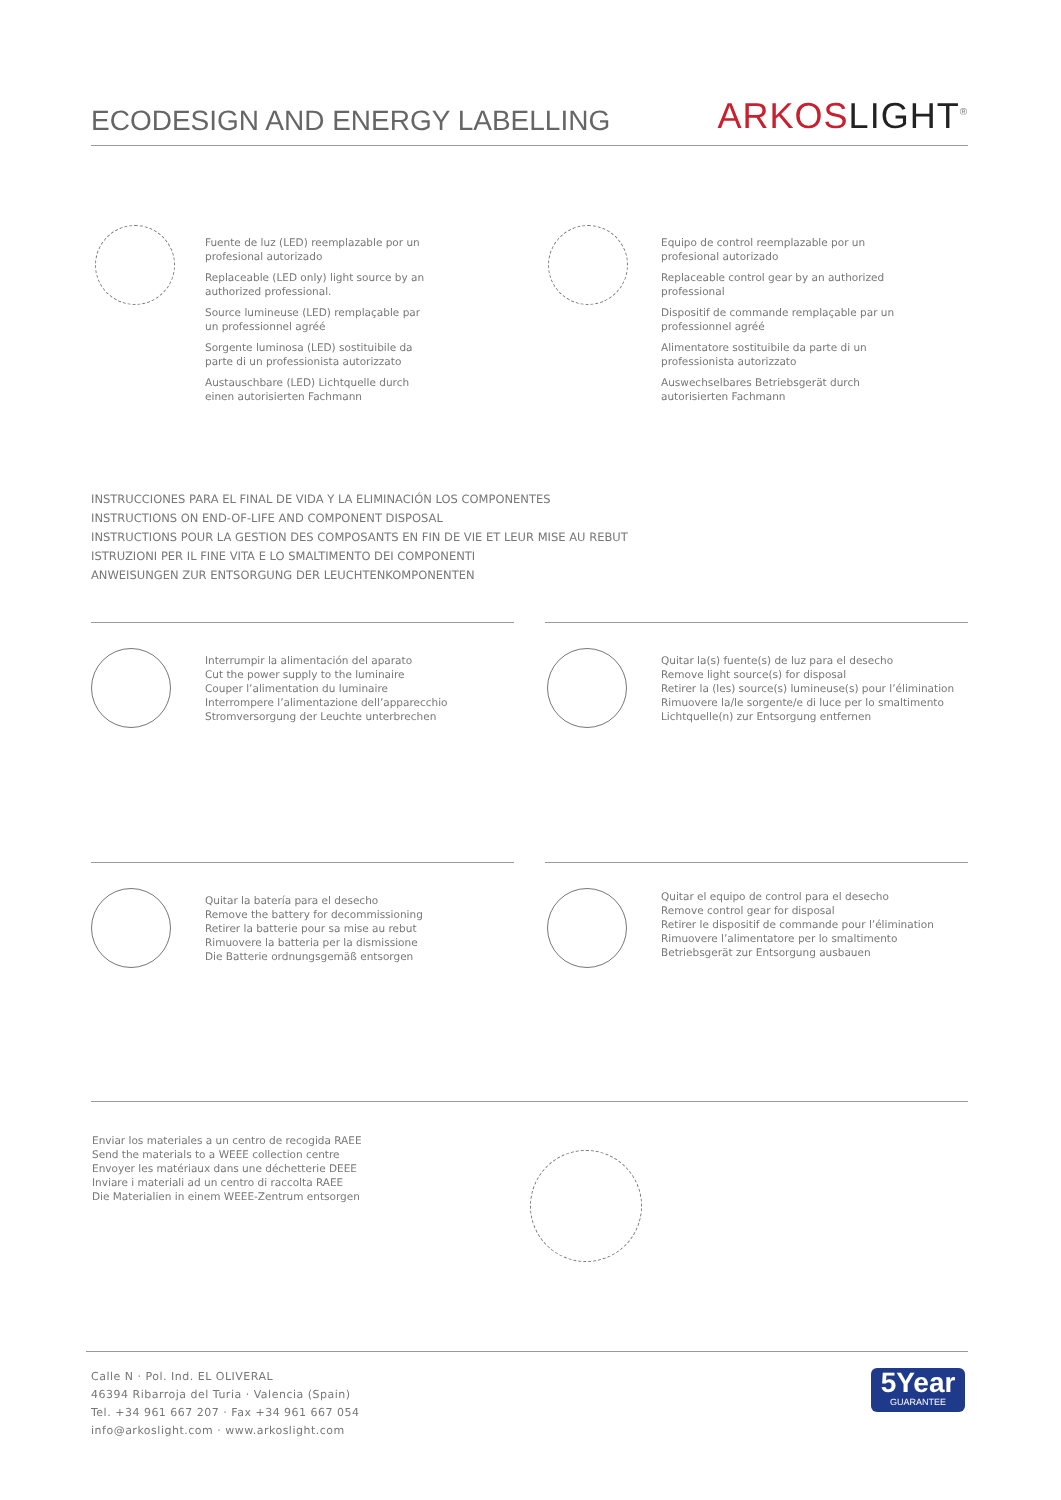ECODESIGN AND ENERGY LABELLING
ARKOS LIGHT<sup>®</sup>
Fuente de luz (LED) reemplazable por un profesional autorizado
Replaceable (LED only) light source by an authorized professional.
Source lumineuse (LED) remplaçable par un professionnel agréé
Sorgente luminosa (LED) sostituibile da parte di un professionista autorizzato
Austauschbare (LED) Lichtquelle durch einen autorisierten Fachmann
Equipo de control reemplazable por un profesional autorizado
Replaceable control gear by an authorized professional
Dispositif de commande remplaçable par un professionnel agréé
Alimentatore sostituibile da parte di un professionista autorizzato
Auswechselbares Betriebsgerät durch autorisierten Fachmann
INSTRUCCIONES PARA EL FINAL DE VIDA Y LA ELIMINACIÓN LOS COMPONENTES
INSTRUCTIONS ON END-OF-LIFE AND COMPONENT DISPOSAL
INSTRUCTIONS POUR LA GESTION DES COMPOSANTS EN FIN DE VIE ET LEUR MISE AU REBUT
ISTRUZIONI PER IL FINE VITA E LO SMALTIMENTO DEI COMPONENTI
ANWEISUNGEN ZUR ENTSORGUNG DER LEUCHTENKOMPONENTEN
Interrumpir la alimentación del aparato
Cut the power supply to the luminaire
Couper l’alimentation du luminaire
Interrompere l’alimentazione dell’apparecchio
Stromversorgung der Leuchte unterbrechen
Quitar la(s) fuente(s) de luz para el desecho
Remove light source(s) for disposal
Retirer la (les) source(s) lumineuse(s) pour l’élimination
Rimuovere la/le sorgente/e di luce per lo smaltimento
Lichtquelle(n) zur Entsorgung entfernen
Quitar la batería para el desecho
Remove the battery for decommissioning
Retirer la batterie pour sa mise au rebut
Rimuovere la batteria per la dismissione
Die Batterie ordnungsgemäß entsorgen
Quitar el equipo de control para el desecho
Remove control gear for disposal
Retirer le dispositif de commande pour l’élimination
Rimuovere l’alimentatore per lo smaltimento
Betriebsgerät zur Entsorgung ausbauen
Enviar los materiales a un centro de recogida RAEE
Send the materials to a WEEE collection centre
Envoyer les matériaux dans une déchetterie DEEE
Inviare i materiali ad un centro di raccolta RAEE
Die Materialien in einem WEEE-Zentrum entsorgen
Calle N · Pol. Ind. EL OLIVERAL
46394 Ribarroja del Turia · Valencia (Spain)
Tel. +34 961 667 207 · Fax +34 961 667 054
info@arkoslight.com · www.arkoslight.com
5Year
GUARANTEE